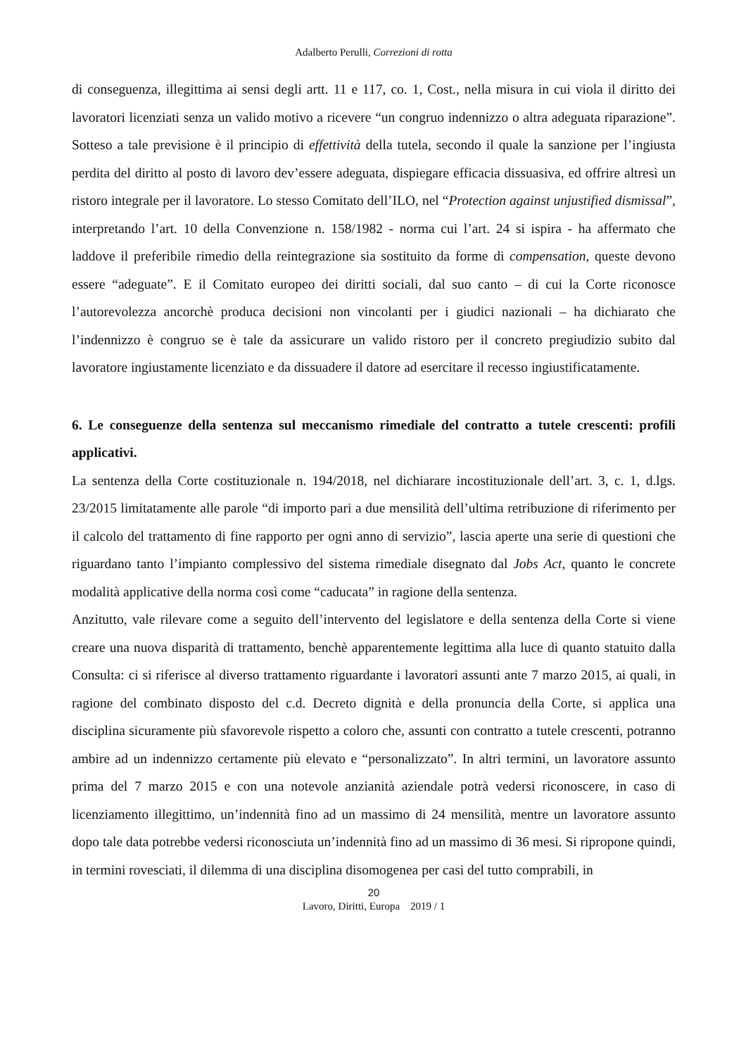Adalberto Perulli, Correzioni di rotta
di conseguenza, illegittima ai sensi degli artt. 11 e 117, co. 1, Cost., nella misura in cui viola il diritto dei lavoratori licenziati senza un valido motivo a ricevere “un congruo indennizzo o altra adeguata riparazione”. Sotteso a tale previsione è il principio di effettività della tutela, secondo il quale la sanzione per l’ingiusta perdita del diritto al posto di lavoro dev’essere adeguata, dispiegare efficacia dissuasiva, ed offrire altresì un ristoro integrale per il lavoratore. Lo stesso Comitato dell’ILO, nel “Protection against unjustified dismissal”, interpretando l’art. 10 della Convenzione n. 158/1982 - norma cui l’art. 24 si ispira - ha affermato che laddove il preferibile rimedio della reintegrazione sia sostituito da forme di compensation, queste devono essere “adeguate”. E il Comitato europeo dei diritti sociali, dal suo canto – di cui la Corte riconosce l’autorevolezza ancorchè produca decisioni non vincolanti per i giudici nazionali – ha dichiarato che l’indennizzo è congruo se è tale da assicurare un valido ristoro per il concreto pregiudizio subito dal lavoratore ingiustamente licenziato e da dissuadere il datore ad esercitare il recesso ingiustificatamente.
6. Le conseguenze della sentenza sul meccanismo rimediale del contratto a tutele crescenti: profili applicativi.
La sentenza della Corte costituzionale n. 194/2018, nel dichiarare incostituzionale dell’art. 3, c. 1, d.lgs. 23/2015 limitatamente alle parole “di importo pari a due mensilità dell’ultima retribuzione di riferimento per il calcolo del trattamento di fine rapporto per ogni anno di servizio”, lascia aperte una serie di questioni che riguardano tanto l’impianto complessivo del sistema rimediale disegnato dal Jobs Act, quanto le concrete modalità applicative della norma così come “caducata” in ragione della sentenza.
Anzitutto, vale rilevare come a seguito dell’intervento del legislatore e della sentenza della Corte si viene creare una nuova disparità di trattamento, benchè apparentemente legittima alla luce di quanto statuito dalla Consulta: ci si riferisce al diverso trattamento riguardante i lavoratori assunti ante 7 marzo 2015, ai quali, in ragione del combinato disposto del c.d. Decreto dignità e della pronuncia della Corte, si applica una disciplina sicuramente più sfavorevole rispetto a coloro che, assunti con contratto a tutele crescenti, potranno ambire ad un indennizzo certamente più elevato e “personalizzato”. In altri termini, un lavoratore assunto prima del 7 marzo 2015 e con una notevole anzianità aziendale potrà vedersi riconoscere, in caso di licenziamento illegittimo, un’indennità fino ad un massimo di 24 mensilità, mentre un lavoratore assunto dopo tale data potrebbe vedersi riconosciuta un’indennità fino ad un massimo di 36 mesi. Si ripropone quindi, in termini rovesciati, il dilemma di una disciplina disomogenea per casi del tutto comprabili, in
20
Lavoro, Diritti, Europa 2019 / 1